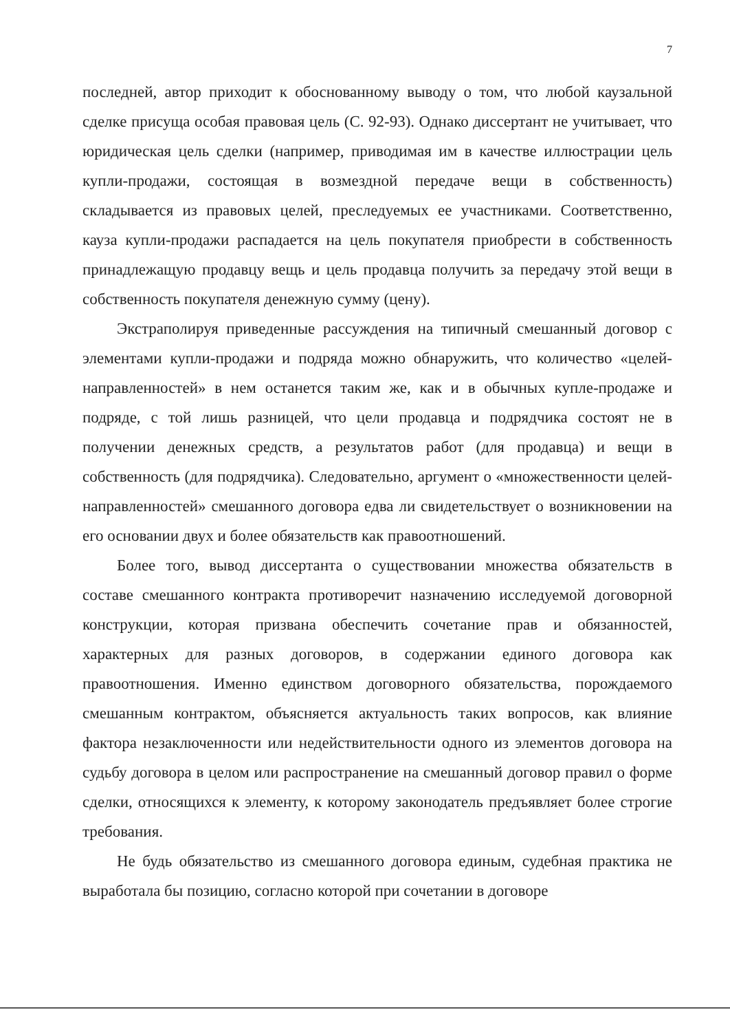7
последней, автор приходит к обоснованному выводу о том, что любой каузальной сделке присуща особая правовая цель (С. 92-93). Однако диссертант не учитывает, что юридическая цель сделки (например, приводимая им в качестве иллюстрации цель купли-продажи, состоящая в возмездной передаче вещи в собственность) складывается из правовых целей, преследуемых ее участниками. Соответственно, кауза купли-продажи распадается на цель покупателя приобрести в собственность принадлежащую продавцу вещь и цель продавца получить за передачу этой вещи в собственность покупателя денежную сумму (цену).
Экстраполируя приведенные рассуждения на типичный смешанный договор с элементами купли-продажи и подряда можно обнаружить, что количество «целей-направленностей» в нем останется таким же, как и в обычных купле-продаже и подряде, с той лишь разницей, что цели продавца и подрядчика состоят не в получении денежных средств, а результатов работ (для продавца) и вещи в собственность (для подрядчика). Следовательно, аргумент о «множественности целей-направленностей» смешанного договора едва ли свидетельствует о возникновении на его основании двух и более обязательств как правоотношений.
Более того, вывод диссертанта о существовании множества обязательств в составе смешанного контракта противоречит назначению исследуемой договорной конструкции, которая призвана обеспечить сочетание прав и обязанностей, характерных для разных договоров, в содержании единого договора как правоотношения. Именно единством договорного обязательства, порождаемого смешанным контрактом, объясняется актуальность таких вопросов, как влияние фактора незаключенности или недействительности одного из элементов договора на судьбу договора в целом или распространение на смешанный договор правил о форме сделки, относящихся к элементу, к которому законодатель предъявляет более строгие требования.
Не будь обязательство из смешанного договора единым, судебная практика не выработала бы позицию, согласно которой при сочетании в договоре